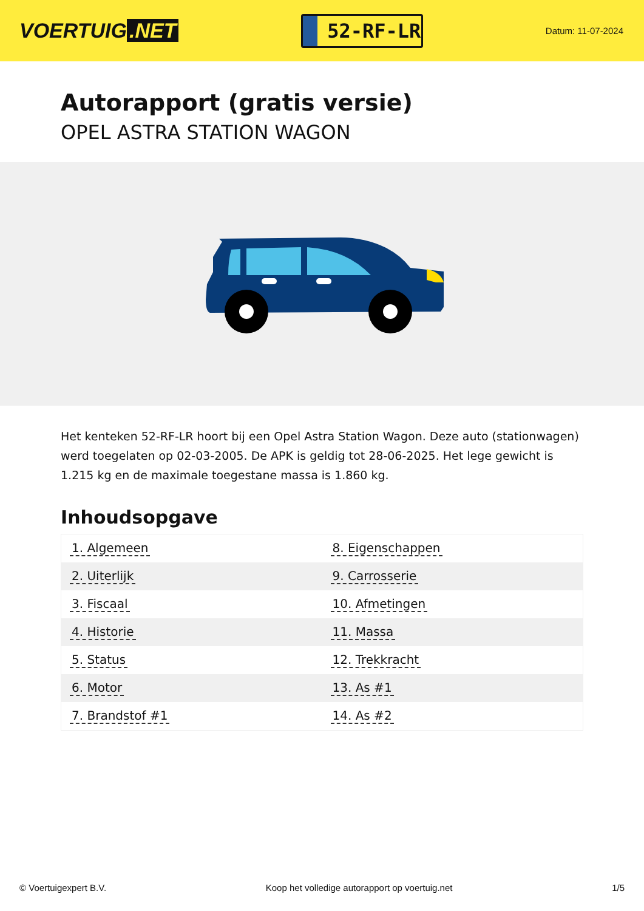VOERTUIG.NET
52-RF-LR
Datum: 11-07-2024
Autorapport (gratis versie)
OPEL ASTRA STATION WAGON
Het kenteken 52-RF-LR hoort bij een Opel Astra Station Wagon. Deze auto (stationwagen) werd toegelaten op 02-03-2005. De APK is geldig tot 28-06-2025. Het lege gewicht is 1.215 kg en de maximale toegestane massa is 1.860 kg.
Inhoudsopgave
| 1. Algemeen | 8. Eigenschappen |
| 2. Uiterlijk | 9. Carrosserie |
| 3. Fiscaal | 10. Afmetingen |
| 4. Historie | 11. Massa |
| 5. Status | 12. Trekkracht |
| 6. Motor | 13. As #1 |
| 7. Brandstof #1 | 14. As #2 |
© Voertuigexpert B.V. Koop het volledige autorapport op voertuig.net 1/5